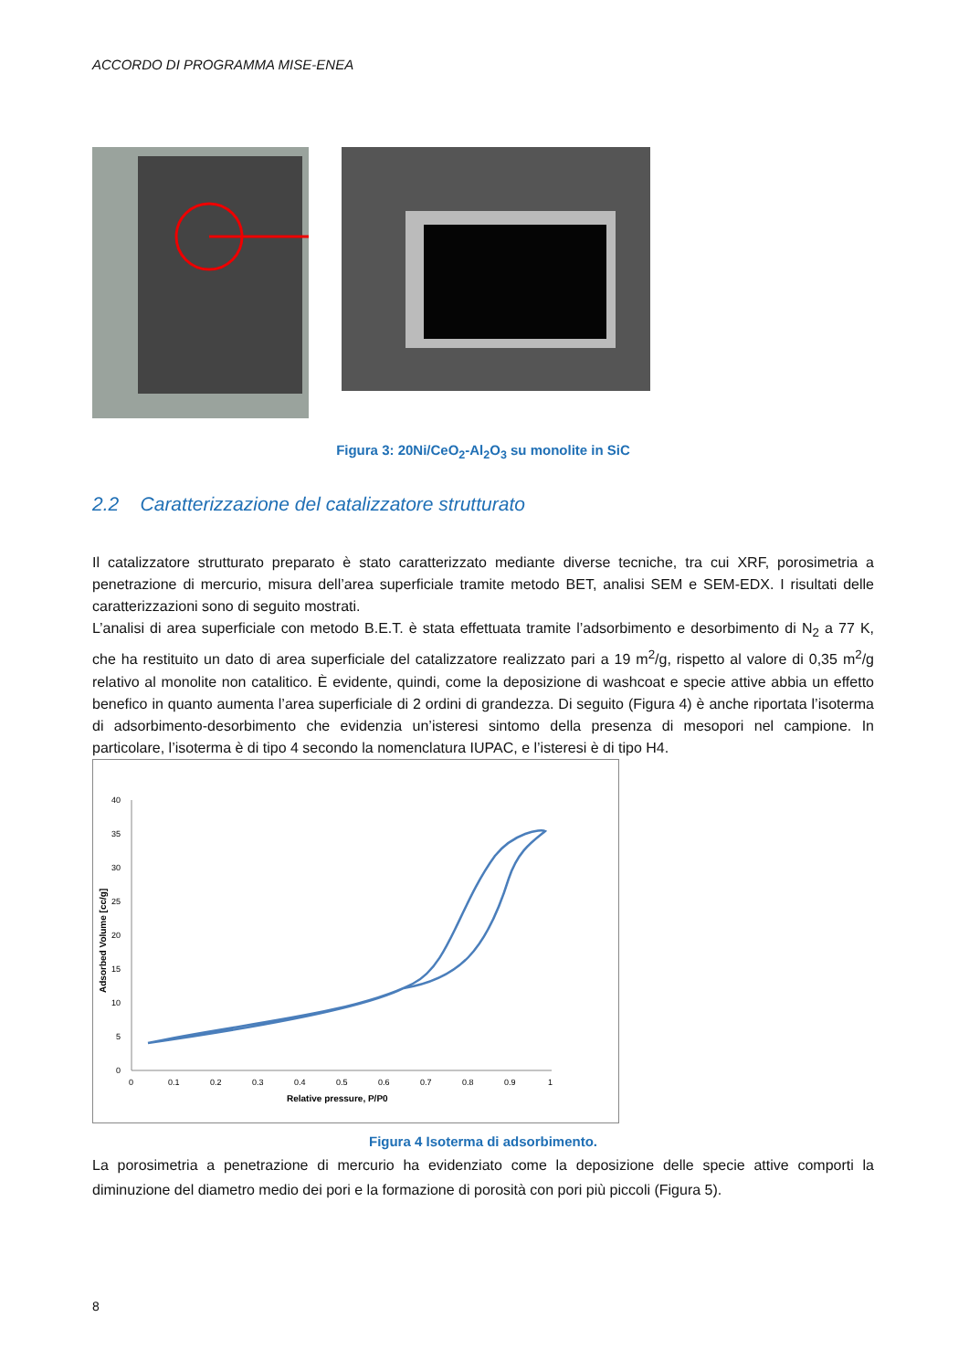ACCORDO DI PROGRAMMA MISE-ENEA
Figura 3: 20Ni/CeO<sub>2</sub>-Al<sub>2</sub>O<sub>3</sub> su monolite in SiC
2.2 Caratterizzazione del catalizzatore strutturato
Il catalizzatore strutturato preparato è stato caratterizzato mediante diverse tecniche, tra cui XRF, porosimetria a penetrazione di mercurio, misura dell’area superficiale tramite metodo BET, analisi SEM e SEM-EDX. I risultati delle caratterizzazioni sono di seguito mostrati.
L’analisi di area superficiale con metodo B.E.T. è stata effettuata tramite l’adsorbimento e desorbimento di N<sub>2</sub> a 77 K, che ha restituito un dato di area superficiale del catalizzatore realizzato pari a 19 m<sup>2</sup>/g, rispetto al valore di 0,35 m<sup>2</sup>/g relativo al monolite non catalitico. È evidente, quindi, come la deposizione di washcoat e specie attive abbia un effetto benefico in quanto aumenta l’area superficiale di 2 ordini di grandezza. Di seguito (Figura 4) è anche riportata l’isoterma di adsorbimento-desorbimento che evidenzia un’isteresi sintomo della presenza di mesopori nel campione. In particolare, l’isoterma è di tipo 4 secondo la nomenclatura IUPAC, e l’isteresi è di tipo H4.
40
35
30
25
20
15
10
5
0
0
0.1
0.2
0.3
0.4
0.5
0.6
0.7
0.8
0.9
1
Relative pressure, P/P0
Adsorbed Volume [cc/g]
Figura 4 Isoterma di adsorbimento.
La porosimetria a penetrazione di mercurio ha evidenziato come la deposizione delle specie attive comporti la diminuzione del diametro medio dei pori e la formazione di porosità con pori più piccoli (Figura 5).
8